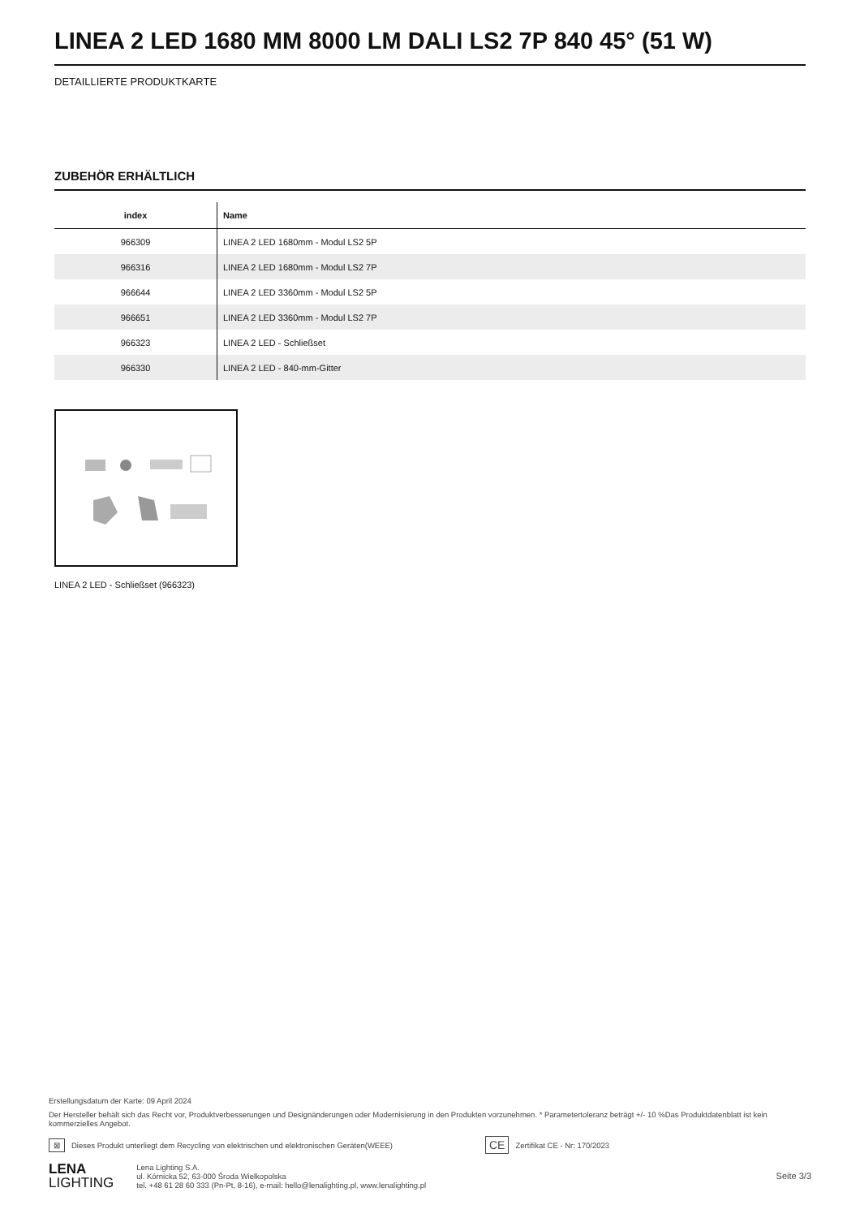LINEA 2 LED 1680 MM 8000 LM DALI LS2 7P 840 45° (51 W)
DETAILLIERTE PRODUKTKARTE
ZUBEHÖR ERHÄLTLICH
| index | Name |
| --- | --- |
| 966309 | LINEA 2 LED 1680mm - Modul LS2 5P |
| 966316 | LINEA 2 LED 1680mm - Modul LS2 7P |
| 966644 | LINEA 2 LED 3360mm - Modul LS2 5P |
| 966651 | LINEA 2 LED 3360mm - Modul LS2 7P |
| 966323 | LINEA 2 LED - Schließset |
| 966330 | LINEA 2 LED - 840-mm-Gitter |
LINEA 2 LED - Schließset (966323)
Erstellungsdatum der Karte: 09 April 2024
Der Hersteller behält sich das Recht vor, Produktverbesserungen und Designänderungen oder Modernisierung in den Produkten vorzunehmen. * Parametertoleranz beträgt +/- 10 %Das Produktdatenblatt ist kein kommerzielles Angebot.
⊠ Dieses Produkt unterliegt dem Recycling von elektrischen und elektronischen Geräten(WEEE) CE Zertifikat CE - Nr: 170/2023
LENA
LIGHTING
Lena Lighting S.A.
ul. Kórnicka 52, 63-000 Środa Wielkopolska
tel. +48 61 28 60 333 (Pn-Pt, 8-16), e-mail: hello@lenalighting.pl, www.lenalighting.pl
Seite 3/3